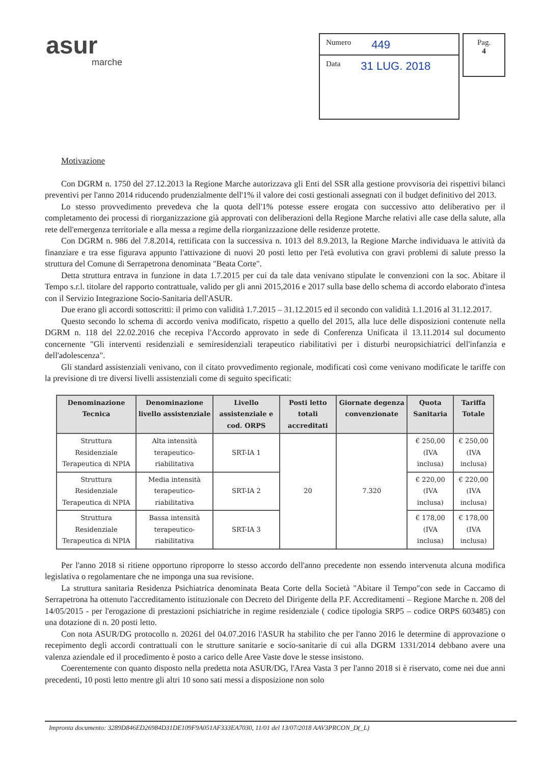asur
marche
Numero 449
Data 31 LUG. 2018
Pag.
4
Motivazione
Con DGRM n. 1750 del 27.12.2013 la Regione Marche autorizzava gli Enti del SSR alla gestione provvisoria dei rispettivi bilanci preventivi per l'anno 2014 riducendo prudenzialmente dell'1% il valore dei costi gestionali assegnati con il budget definitivo del 2013.
Lo stesso provvedimento prevedeva che la quota dell'1% potesse essere erogata con successivo atto deliberativo per il completamento dei processi di riorganizzazione già approvati con deliberazioni della Regione Marche relativi alle case della salute, alla rete dell'emergenza territoriale e alla messa a regime della riorganizzazione delle residenze protette.
Con DGRM n. 986 del 7.8.2014, rettificata con la successiva n. 1013 del 8.9.2013, la Regione Marche individuava le attività da finanziare e tra esse figurava appunto l'attivazione di nuovi 20 posti letto per l'età evolutiva con gravi problemi di salute presso la struttura del Comune di Serrapetrona denominata "Beata Corte".
Detta struttura entrava in funzione in data 1.7.2015 per cui da tale data venivano stipulate le convenzioni con la soc. Abitare il Tempo s.r.l. titolare del rapporto contrattuale, valido per gli anni 2015,2016 e 2017 sulla base dello schema di accordo elaborato d'intesa con il Servizio Integrazione Socio-Sanitaria dell'ASUR.
Due erano gli accordi sottoscritti: il primo con validità 1.7.2015 – 31.12.2015 ed il secondo con validità 1.1.2016 al 31.12.2017.
Questo secondo lo schema di accordo veniva modificato, rispetto a quello del 2015, alla luce delle disposizioni contenute nella DGRM n. 118 del 22.02.2016 che recepiva l'Accordo approvato in sede di Conferenza Unificata il 13.11.2014 sul documento concernente "Gli interventi residenziali e semiresidenziali terapeutico riabilitativi per i disturbi neuropsichiatrici dell'infanzia e dell'adolescenza".
Gli standard assistenziali venivano, con il citato provvedimento regionale, modificati così come venivano modificate le tariffe con la previsione di tre diversi livelli assistenziali come di seguito specificati:
| Denominazione Tecnica | Denominazione livello assistenziale | Livello assistenziale e cod. ORPS | Posti letto totali accreditati | Giornate degenza convenzionate | Quota Sanitaria | Tariffa Totale |
| --- | --- | --- | --- | --- | --- | --- |
| Struttura Residenziale Terapeutica di NPIA | Alta intensità terapeutico-riabilitativa | SRT-IA 1 | 20 | 7.320 | € 250,00 (IVA inclusa) | € 250,00 (IVA inclusa) |
| Struttura Residenziale Terapeutica di NPIA | Media intensità terapeutico-riabilitativa | SRT-IA 2 | | | € 220,00 (IVA inclusa) | € 220,00 (IVA inclusa) |
| Struttura Residenziale Terapeutica di NPIA | Bassa intensità terapeutico-riabilitativa | SRT-IA 3 | | | € 178,00 (IVA inclusa) | € 178,00 (IVA inclusa) |
Per l'anno 2018 si ritiene opportuno riproporre lo stesso accordo dell'anno precedente non essendo intervenuta alcuna modifica legislativa o regolamentare che ne imponga una sua revisione.
La struttura sanitaria Residenza Psichiatrica denominata Beata Corte della Società "Abitare il Tempo"con sede in Caccamo di Serrapetrona ha ottenuto l'accreditamento istituzionale con Decreto del Dirigente della P.F. Accreditamenti – Regione Marche n. 208 del 14/05/2015 - per l'erogazione di prestazioni psichiatriche in regime residenziale ( codice tipologia SRP5 – codice ORPS 603485) con una dotazione di n. 20 posti letto.
Con nota ASUR/DG protocollo n. 20261 del 04.07.2016 l'ASUR ha stabilito che per l'anno 2016 le determine di approvazione o recepimento degli accordi contrattuali con le strutture sanitarie e socio-sanitarie di cui alla DGRM 1331/2014 debbano avere una valenza aziendale ed il procedimento è posto a carico delle Aree Vaste dove le stesse insistono.
Coerentemente con quanto disposto nella predetta nota ASUR/DG, l'Area Vasta 3 per l'anno 2018 si è riservato, come nei due anni precedenti, 10 posti letto mentre gli altri 10 sono sati messi a disposizione non solo
Impronta documento: 3289D846ED26984D31DE109F9A051AF333EA7030, 11/01 del 13/07/2018 AAV3PRCON_D(_L)